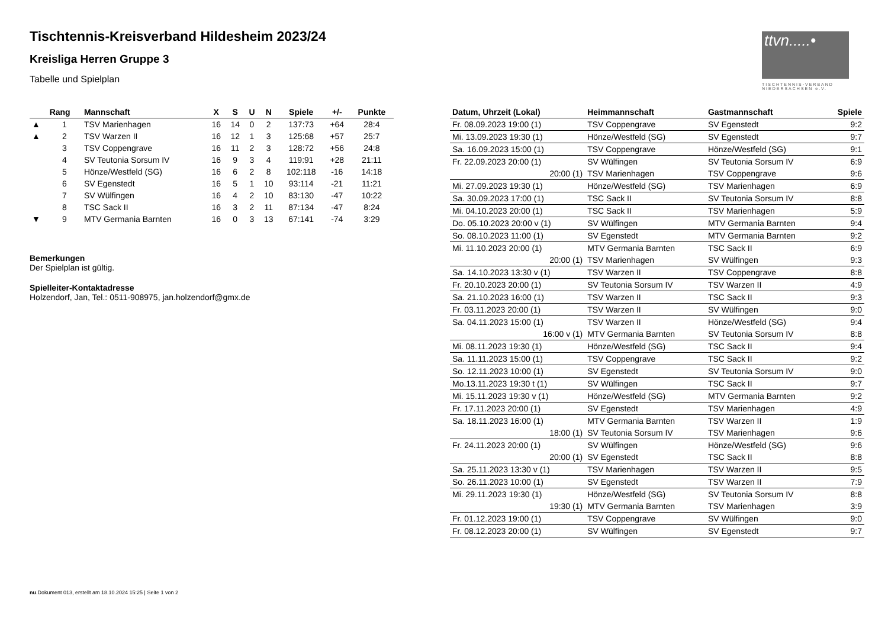ttvn.....•
TISCHTENNIS-VERBAND
NIEDERSACHSEN e.V.
Tischtennis-Kreisverband Hildesheim 2023/24
Kreisliga Herren Gruppe 3
Tabelle und Spielplan
| | Rang | Mannschaft | X | S | U | N | Spiele | +/- | Punkte |
| --- | --- | --- | --- | --- | --- | --- | --- | --- | --- |
| ▲ | 1 | TSV Marienhagen | 16 | 14 | 0 | 2 | 137:73 | +64 | 28:4 |
| ▲ | 2 | TSV Warzen II | 16 | 12 | 1 | 3 | 125:68 | +57 | 25:7 |
| | 3 | TSV Coppengrave | 16 | 11 | 2 | 3 | 128:72 | +56 | 24:8 |
| | 4 | SV Teutonia Sorsum IV | 16 | 9 | 3 | 4 | 119:91 | +28 | 21:11 |
| | 5 | Hönze/Westfeld (SG) | 16 | 6 | 2 | 8 | 102:118 | -16 | 14:18 |
| | 6 | SV Egenstedt | 16 | 5 | 1 | 10 | 93:114 | -21 | 11:21 |
| | 7 | SV Wülfingen | 16 | 4 | 2 | 10 | 83:130 | -47 | 10:22 |
| | 8 | TSC Sack II | 16 | 3 | 2 | 11 | 87:134 | -47 | 8:24 |
| ▼ | 9 | MTV Germania Barnten | 16 | 0 | 3 | 13 | 67:141 | -74 | 3:29 |
Bemerkungen
Der Spielplan ist gültig.
Spielleiter-Kontaktadresse
Holzendorf, Jan, Tel.: 0511-908975, jan.holzendorf@gmx.de
| Datum, Uhrzeit (Lokal) | Heimmannschaft | Gastmannschaft | Spiele |
| --- | --- | --- | --- |
| Fr. 08.09.2023 19:00 (1) | TSV Coppengrave | SV Egenstedt | 9:2 |
| Mi. 13.09.2023 19:30 (1) | Hönze/Westfeld (SG) | SV Egenstedt | 9:7 |
| Sa. 16.09.2023 15:00 (1) | TSV Coppengrave | Hönze/Westfeld (SG) | 9:1 |
| Fr. 22.09.2023 20:00 (1) | SV Wülfingen | SV Teutonia Sorsum IV | 6:9 |
| 20:00 (1) | TSV Marienhagen | TSV Coppengrave | 9:6 |
| Mi. 27.09.2023 19:30 (1) | Hönze/Westfeld (SG) | TSV Marienhagen | 6:9 |
| Sa. 30.09.2023 17:00 (1) | TSC Sack II | SV Teutonia Sorsum IV | 8:8 |
| Mi. 04.10.2023 20:00 (1) | TSC Sack II | TSV Marienhagen | 5:9 |
| Do. 05.10.2023 20:00 v (1) | SV Wülfingen | MTV Germania Barnten | 9:4 |
| So. 08.10.2023 11:00 (1) | SV Egenstedt | MTV Germania Barnten | 9:2 |
| Mi. 11.10.2023 20:00 (1) | MTV Germania Barnten | TSC Sack II | 6:9 |
| 20:00 (1) | TSV Marienhagen | SV Wülfingen | 9:3 |
| Sa. 14.10.2023 13:30 v (1) | TSV Warzen II | TSV Coppengrave | 8:8 |
| Fr. 20.10.2023 20:00 (1) | SV Teutonia Sorsum IV | TSV Warzen II | 4:9 |
| Sa. 21.10.2023 16:00 (1) | TSV Warzen II | TSC Sack II | 9:3 |
| Fr. 03.11.2023 20:00 (1) | TSV Warzen II | SV Wülfingen | 9:0 |
| Sa. 04.11.2023 15:00 (1) | TSV Warzen II | Hönze/Westfeld (SG) | 9:4 |
| 16:00 v (1) | MTV Germania Barnten | SV Teutonia Sorsum IV | 8:8 |
| Mi. 08.11.2023 19:30 (1) | Hönze/Westfeld (SG) | TSC Sack II | 9:4 |
| Sa. 11.11.2023 15:00 (1) | TSV Coppengrave | TSC Sack II | 9:2 |
| So. 12.11.2023 10:00 (1) | SV Egenstedt | SV Teutonia Sorsum IV | 9:0 |
| Mo.13.11.2023 19:30 t (1) | SV Wülfingen | TSC Sack II | 9:7 |
| Mi. 15.11.2023 19:30 v (1) | Hönze/Westfeld (SG) | MTV Germania Barnten | 9:2 |
| Fr. 17.11.2023 20:00 (1) | SV Egenstedt | TSV Marienhagen | 4:9 |
| Sa. 18.11.2023 16:00 (1) | MTV Germania Barnten | TSV Warzen II | 1:9 |
| 18:00 (1) | SV Teutonia Sorsum IV | TSV Marienhagen | 9:6 |
| Fr. 24.11.2023 20:00 (1) | SV Wülfingen | Hönze/Westfeld (SG) | 9:6 |
| 20:00 (1) | SV Egenstedt | TSC Sack II | 8:8 |
| Sa. 25.11.2023 13:30 v (1) | TSV Marienhagen | TSV Warzen II | 9:5 |
| So. 26.11.2023 10:00 (1) | SV Egenstedt | TSV Warzen II | 7:9 |
| Mi. 29.11.2023 19:30 (1) | Hönze/Westfeld (SG) | SV Teutonia Sorsum IV | 8:8 |
| 19:30 (1) | MTV Germania Barnten | TSV Marienhagen | 3:9 |
| Fr. 01.12.2023 19:00 (1) | TSV Coppengrave | SV Wülfingen | 9:0 |
| Fr. 08.12.2023 20:00 (1) | SV Wülfingen | SV Egenstedt | 9:7 |
nu.Dokument 013, erstellt am 18.10.2024 15:25 | Seite 1 von 2